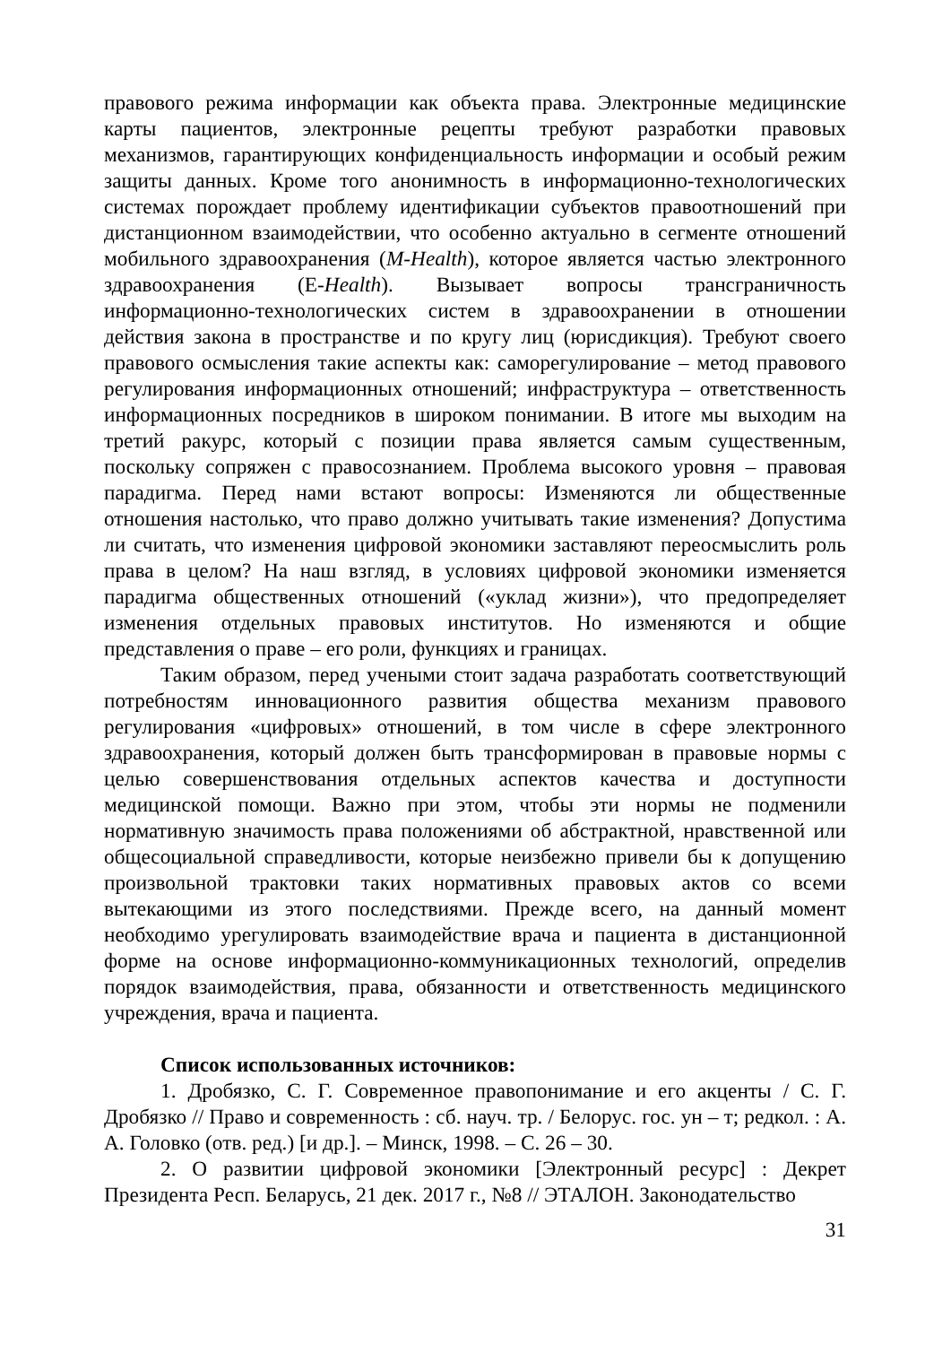правового режима информации как объекта права. Электронные медицинские карты пациентов, электронные рецепты требуют разработки правовых механизмов, гарантирующих конфиденциальность информации и особый режим защиты данных. Кроме того анонимность в информационно-технологических системах порождает проблему идентификации субъектов правоотношений при дистанционном взаимодействии, что особенно актуально в сегменте отношений мобильного здравоохранения (M-Health), которое является частью электронного здравоохранения (E-Health). Вызывает вопросы трансграничность информационно-технологических систем в здравоохранении в отношении действия закона в пространстве и по кругу лиц (юрисдикция). Требуют своего правового осмысления такие аспекты как: саморегулирование – метод правового регулирования информационных отношений; инфраструктура – ответственность информационных посредников в широком понимании. В итоге мы выходим на третий ракурс, который с позиции права является самым существенным, поскольку сопряжен с правосознанием. Проблема высокого уровня – правовая парадигма. Перед нами встают вопросы: Изменяются ли общественные отношения настолько, что право должно учитывать такие изменения? Допустима ли считать, что изменения цифровой экономики заставляют переосмыслить роль права в целом? На наш взгляд, в условиях цифровой экономики изменяется парадигма общественных отношений («уклад жизни»), что предопределяет изменения отдельных правовых институтов. Но изменяются и общие представления о праве – его роли, функциях и границах.
Таким образом, перед учеными стоит задача разработать соответствующий потребностям инновационного развития общества механизм правового регулирования «цифровых» отношений, в том числе в сфере электронного здравоохранения, который должен быть трансформирован в правовые нормы с целью совершенствования отдельных аспектов качества и доступности медицинской помощи. Важно при этом, чтобы эти нормы не подменили нормативную значимость права положениями об абстрактной, нравственной или общесоциальной справедливости, которые неизбежно привели бы к допущению произвольной трактовки таких нормативных правовых актов со всеми вытекающими из этого последствиями. Прежде всего, на данный момент необходимо урегулировать взаимодействие врача и пациента в дистанционной форме на основе информационно-коммуникационных технологий, определив порядок взаимодействия, права, обязанности и ответственность медицинского учреждения, врача и пациента.
Список использованных источников:
1. Дробязко, С. Г. Современное правопонимание и его акценты / С. Г. Дробязко // Право и современность : сб. науч. тр. / Белорус. гос. ун – т; редкол. : А. А. Головко (отв. ред.) [и др.]. – Минск, 1998. – С. 26 – 30.
2. О развитии цифровой экономики [Электронный ресурс] : Декрет Президента Респ. Беларусь, 21 дек. 2017 г., №8 // ЭТАЛОН. Законодательство
31